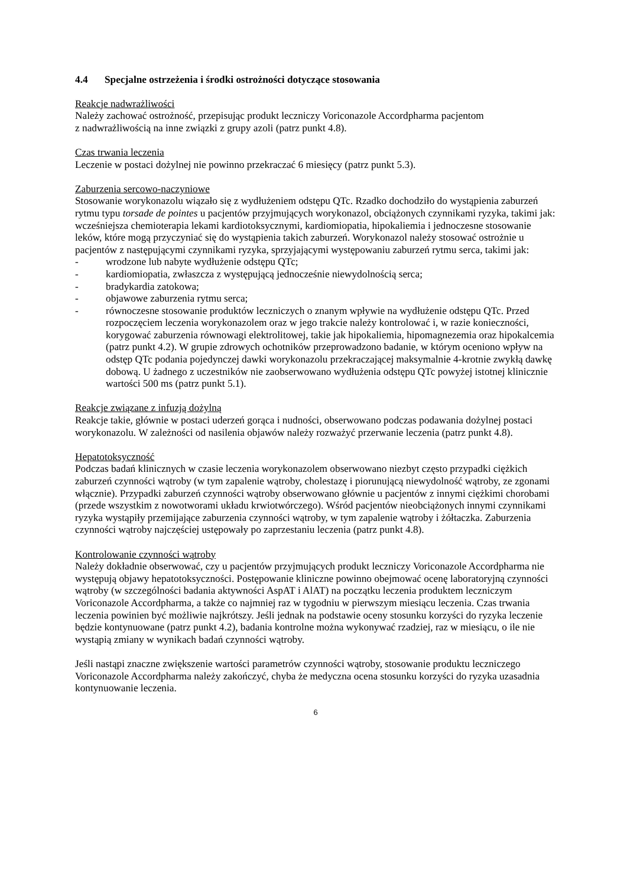4.4 Specjalne ostrzeżenia i środki ostrożności dotyczące stosowania
Reakcje nadwrażliwości
Należy zachować ostrożność, przepisując produkt leczniczy Voriconazole Accordpharma pacjentom
z nadwrażliwością na inne związki z grupy azoli (patrz punkt 4.8).
Czas trwania leczenia
Leczenie w postaci dożylnej nie powinno przekraczać 6 miesięcy (patrz punkt 5.3).
Zaburzenia sercowo-naczyniowe
Stosowanie worykonazolu wiązało się z wydłużeniem odstępu QTc. Rzadko dochodziło do wystąpienia zaburzeń rytmu typu torsade de pointes u pacjentów przyjmujących worykonazol, obciążonych czynnikami ryzyka, takimi jak: wcześniejsza chemioterapia lekami kardiotoksycznymi, kardiomiopatia, hipokaliemia i jednoczesne stosowanie leków, które mogą przyczyniać się do wystąpienia takich zaburzeń. Worykonazol należy stosować ostrożnie u pacjentów z następującymi czynnikami ryzyka, sprzyjającymi występowaniu zaburzeń rytmu serca, takimi jak:
- wrodzone lub nabyte wydłużenie odstępu QTc;
- kardiomiopatia, zwłaszcza z występującą jednocześnie niewydolnością serca;
- bradykardia zatokowa;
- objawowe zaburzenia rytmu serca;
- równoczesne stosowanie produktów leczniczych o znanym wpływie na wydłużenie odstępu QTc. Przed rozpoczęciem leczenia worykonazolem oraz w jego trakcie należy kontrolować i, w razie konieczności, korygować zaburzenia równowagi elektrolitowej, takie jak hipokaliemia, hipomagnezemia oraz hipokalcemia (patrz punkt 4.2). W grupie zdrowych ochotników przeprowadzono badanie, w którym oceniono wpływ na odstęp QTc podania pojedynczej dawki worykonazolu przekraczającej maksymalnie 4-krotnie zwykłą dawkę dobową. U żadnego z uczestników nie zaobserwowano wydłużenia odstępu QTc powyżej istotnej klinicznie wartości 500 ms (patrz punkt 5.1).
Reakcje związane z infuzją dożylną
Reakcje takie, głównie w postaci uderzeń gorąca i nudności, obserwowano podczas podawania dożylnej postaci worykonazolu. W zależności od nasilenia objawów należy rozważyć przerwanie leczenia (patrz punkt 4.8).
Hepatotoksyczność
Podczas badań klinicznych w czasie leczenia worykonazolem obserwowano niezbyt często przypadki ciężkich zaburzeń czynności wątroby (w tym zapalenie wątroby, cholestazę i piorunującą niewydolność wątroby, ze zgonami włącznie). Przypadki zaburzeń czynności wątroby obserwowano głównie u pacjentów z innymi ciężkimi chorobami (przede wszystkim z nowotworami układu krwiotwórczego). Wśród pacjentów nieobciążonych innymi czynnikami ryzyka wystąpiły przemijające zaburzenia czynności wątroby, w tym zapalenie wątroby i żółtaczka. Zaburzenia czynności wątroby najczęściej ustępowały po zaprzestaniu leczenia (patrz punkt 4.8).
Kontrolowanie czynności wątroby
Należy dokładnie obserwować, czy u pacjentów przyjmujących produkt leczniczy Voriconazole Accordpharma nie występują objawy hepatotoksyczności. Postępowanie kliniczne powinno obejmować ocenę laboratoryjną czynności wątroby (w szczególności badania aktywności AspAT i AlAT) na początku leczenia produktem leczniczym Voriconazole Accordpharma, a także co najmniej raz w tygodniu w pierwszym miesiącu leczenia. Czas trwania leczenia powinien być możliwie najkrótszy. Jeśli jednak na podstawie oceny stosunku korzyści do ryzyka leczenie będzie kontynuowane (patrz punkt 4.2), badania kontrolne można wykonywać rzadziej, raz w miesiącu, o ile nie wystąpią zmiany w wynikach badań czynności wątroby.
Jeśli nastąpi znaczne zwiększenie wartości parametrów czynności wątroby, stosowanie produktu leczniczego Voriconazole Accordpharma należy zakończyć, chyba że medyczna ocena stosunku korzyści do ryzyka uzasadnia kontynuowanie leczenia.
6